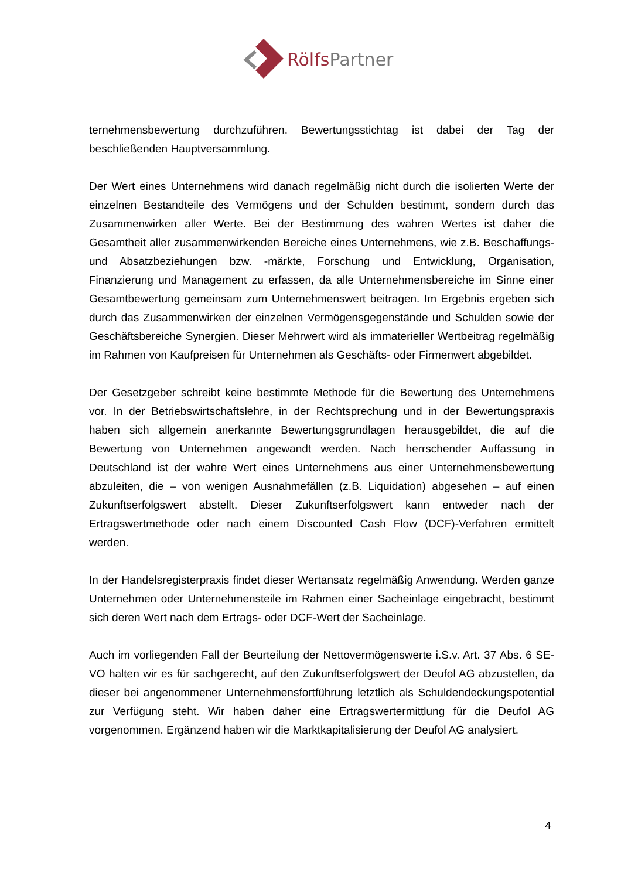RölfsPartner
ternehmensbewertung durchzuführen. Bewertungsstichtag ist dabei der Tag der beschließenden Hauptversammlung.
Der Wert eines Unternehmens wird danach regelmäßig nicht durch die isolierten Werte der einzelnen Bestandteile des Vermögens und der Schulden bestimmt, sondern durch das Zusammenwirken aller Werte. Bei der Bestimmung des wahren Wertes ist daher die Gesamtheit aller zusammenwirkenden Bereiche eines Unternehmens, wie z.B. Beschaffungs- und Absatzbeziehungen bzw. -märkte, Forschung und Entwicklung, Organisation, Finanzierung und Management zu erfassen, da alle Unternehmensbereiche im Sinne einer Gesamtbewertung gemeinsam zum Unternehmenswert beitragen. Im Ergebnis ergeben sich durch das Zusammenwirken der einzelnen Vermögensgegenstände und Schulden sowie der Geschäftsbereiche Synergien. Dieser Mehrwert wird als immaterieller Wertbeitrag regelmäßig im Rahmen von Kaufpreisen für Unternehmen als Geschäfts- oder Firmenwert abgebildet.
Der Gesetzgeber schreibt keine bestimmte Methode für die Bewertung des Unternehmens vor. In der Betriebswirtschaftslehre, in der Rechtsprechung und in der Bewertungspraxis haben sich allgemein anerkannte Bewertungsgrundlagen herausgebildet, die auf die Bewertung von Unternehmen angewandt werden. Nach herrschender Auffassung in Deutschland ist der wahre Wert eines Unternehmens aus einer Unternehmensbewertung abzuleiten, die – von wenigen Ausnahmefällen (z.B. Liquidation) abgesehen – auf einen Zukunftserfolgswert abstellt. Dieser Zukunftserfolgswert kann entweder nach der Ertragswertmethode oder nach einem Discounted Cash Flow (DCF)-Verfahren ermittelt werden.
In der Handelsregisterpraxis findet dieser Wertansatz regelmäßig Anwendung. Werden ganze Unternehmen oder Unternehmensteile im Rahmen einer Sacheinlage eingebracht, bestimmt sich deren Wert nach dem Ertrags- oder DCF-Wert der Sacheinlage.
Auch im vorliegenden Fall der Beurteilung der Nettovermögenswerte i.S.v. Art. 37 Abs. 6 SE-VO halten wir es für sachgerecht, auf den Zukunftserfolgswert der Deufol AG abzustellen, da dieser bei angenommener Unternehmensfortführung letztlich als Schuldendeckungspotential zur Verfügung steht. Wir haben daher eine Ertragswertermittlung für die Deufol AG vorgenommen. Ergänzend haben wir die Marktkapitalisierung der Deufol AG analysiert.
4